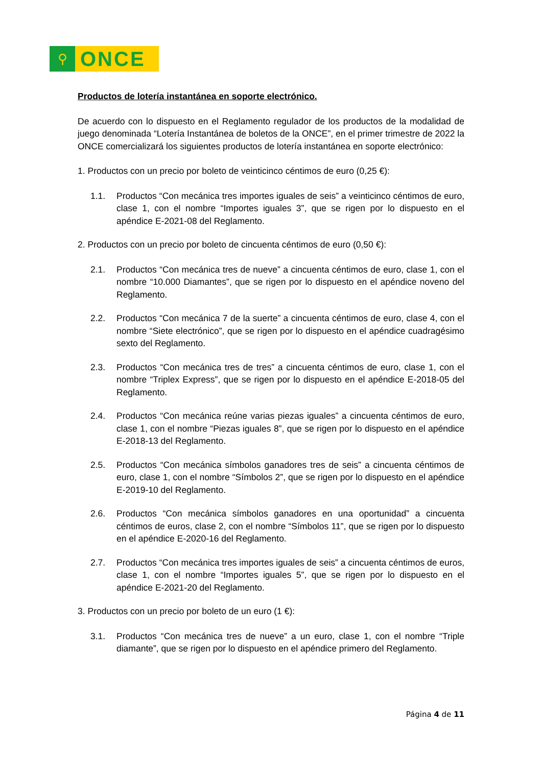⚲
ONCE
Productos de lotería instantánea en soporte electrónico.
De acuerdo con lo dispuesto en el Reglamento regulador de los productos de la modalidad de juego denominada “Lotería Instantánea de boletos de la ONCE”, en el primer trimestre de 2022 la ONCE comercializará los siguientes productos de lotería instantánea en soporte electrónico:
1. Productos con un precio por boleto de veinticinco céntimos de euro (0,25 €):
1.1. Productos “Con mecánica tres importes iguales de seis” a veinticinco céntimos de euro, clase 1, con el nombre “Importes iguales 3”, que se rigen por lo dispuesto en el apéndice E-2021-08 del Reglamento.
2. Productos con un precio por boleto de cincuenta céntimos de euro (0,50 €):
2.1. Productos “Con mecánica tres de nueve” a cincuenta céntimos de euro, clase 1, con el nombre “10.000 Diamantes”, que se rigen por lo dispuesto en el apéndice noveno del Reglamento.
2.2. Productos “Con mecánica 7 de la suerte” a cincuenta céntimos de euro, clase 4, con el nombre “Siete electrónico”, que se rigen por lo dispuesto en el apéndice cuadragésimo sexto del Reglamento.
2.3. Productos “Con mecánica tres de tres” a cincuenta céntimos de euro, clase 1, con el nombre “Triplex Express”, que se rigen por lo dispuesto en el apéndice E-2018-05 del Reglamento.
2.4. Productos “Con mecánica reúne varias piezas iguales” a cincuenta céntimos de euro, clase 1, con el nombre “Piezas iguales 8”, que se rigen por lo dispuesto en el apéndice E-2018-13 del Reglamento.
2.5. Productos “Con mecánica símbolos ganadores tres de seis” a cincuenta céntimos de euro, clase 1, con el nombre “Símbolos 2”, que se rigen por lo dispuesto en el apéndice E-2019-10 del Reglamento.
2.6. Productos “Con mecánica símbolos ganadores en una oportunidad” a cincuenta céntimos de euros, clase 2, con el nombre “Símbolos 11”, que se rigen por lo dispuesto en el apéndice E-2020-16 del Reglamento.
2.7. Productos “Con mecánica tres importes iguales de seis” a cincuenta céntimos de euros, clase 1, con el nombre “Importes iguales 5”, que se rigen por lo dispuesto en el apéndice E-2021-20 del Reglamento.
3. Productos con un precio por boleto de un euro (1 €):
3.1. Productos “Con mecánica tres de nueve” a un euro, clase 1, con el nombre “Triple diamante”, que se rigen por lo dispuesto en el apéndice primero del Reglamento.
Página 4 de 11